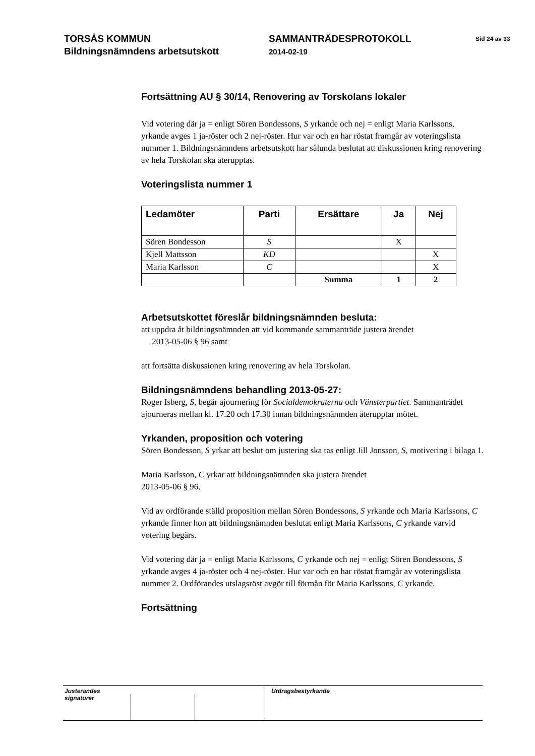TORSÅS KOMMUN
Bildningsnämndens arbetsutskott
SAMMANTRÄDESPROTOKOLL
2014-02-19
Sid 24 av 33
Fortsättning AU § 30/14, Renovering av Torskolans lokaler
Vid votering där ja = enligt Sören Bondessons, S yrkande och nej = enligt Maria Karlssons, yrkande avges 1 ja-röster och 2 nej-röster. Hur var och en har röstat framgår av voteringslista nummer 1. Bildningsnämndens arbetsutskott har sålunda beslutat att diskussionen kring renovering av hela Torskolan ska återupptas.
Voteringslista nummer 1
| Ledamöter | Parti | Ersättare | Ja | Nej |
| --- | --- | --- | --- | --- |
| Sören Bondesson | S | | X | |
| Kjell Mattsson | KD | | | X |
| Maria Karlsson | C | | | X |
| | | Summa | 1 | 2 |
Arbetsutskottet föreslår bildningsnämnden besluta:
att uppdra åt bildningsnämnden att vid kommande sammanträde justera ärendet
2013-05-06 § 96 samt
att fortsätta diskussionen kring renovering av hela Torskolan.
Bildningsnämndens behandling 2013-05-27:
Roger Isberg, S, begär ajournering för Socialdemokraterna och Vänsterpartiet. Sammanträdet ajourneras mellan kl. 17.20 och 17.30 innan bildningsnämnden återupptar mötet.
Yrkanden, proposition och votering
Sören Bondesson, S yrkar att beslut om justering ska tas enligt Jill Jonsson, S, motivering i bilaga 1.
Maria Karlsson, C yrkar att bildningsnämnden ska justera ärendet
2013-05-06 § 96.
Vid av ordförande ställd proposition mellan Sören Bondessons, S yrkande och Maria Karlssons, C yrkande finner hon att bildningsnämnden beslutat enligt Maria Karlssons, C yrkande varvid votering begärs.
Vid votering där ja = enligt Maria Karlssons, C yrkande och nej = enligt Sören Bondessons, S yrkande avges 4 ja-röster och 4 nej-röster. Hur var och en har röstat framgår av voteringslista nummer 2. Ordförandes utslagsröst avgör till förmån för Maria Karlssons, C yrkande.
Fortsättning
Justerandes signaturer
Utdragsbestyrkande